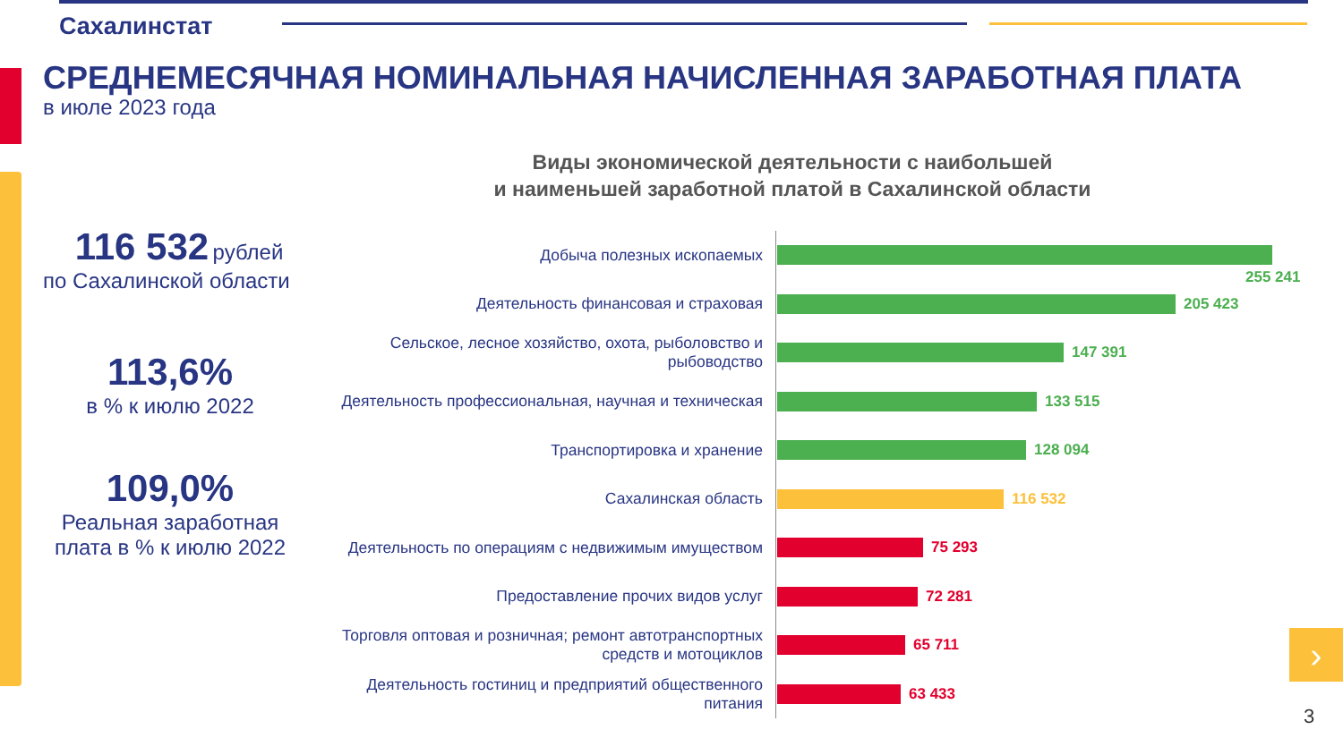Сахалинстат
СРЕДНЕМЕСЯЧНАЯ НОМИНАЛЬНАЯ НАЧИСЛЕННАЯ ЗАРАБОТНАЯ ПЛАТА
в июле 2023 года
116 532 рублей
по Сахалинской области
113,6%
в % к июлю 2022
109,0%
Реальная заработная
плата в % к июлю 2022
Виды экономической деятельности с наибольшей
и наименьшей заработной платой в Сахалинской области
Добыча полезных ископаемых
255 241
Деятельность финансовая и страховая
205 423
Сельское, лесное хозяйство, охота, рыболовство и рыбоводство
147 391
Деятельность профессиональная, научная и техническая
133 515
Транспортировка и хранение
128 094
Сахалинская область
116 532
Деятельность по операциям с недвижимым имуществом
75 293
Предоставление прочих видов услуг
72 281
Торговля оптовая и розничная; ремонт автотранспортных средств и мотоциклов
65 711
Деятельность гостиниц и предприятий общественного питания
63 433
›
3